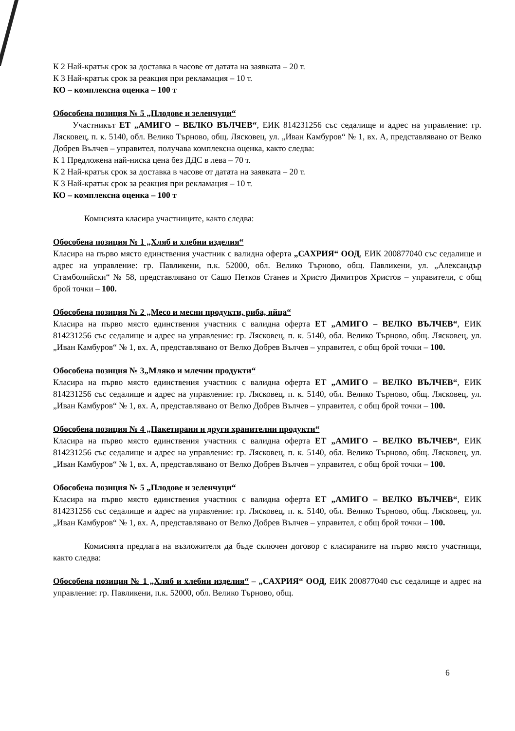К 2 Най-кратък срок за доставка в часове от датата на заявката – 20 т.
К 3 Най-кратък срок за реакция при рекламация – 10 т.
КО – комплексна оценка – 100 т
Обособена позиция № 5 „Плодове и зеленчуци“
Участникът ЕТ „АМИГО – ВЕЛКО ВЪЛЧЕВ“, ЕИК 814231256 със седалище и адрес на управление: гр. Лясковец, п. к. 5140, обл. Велико Търново, общ. Лясковец, ул. „Иван Камбуров“ № 1, вх. А, представлявано от Велко Добрев Вълчев – управител, получава комплексна оценка, както следва:
К 1 Предложена най-ниска цена без ДДС в лева – 70 т.
К 2 Най-кратък срок за доставка в часове от датата на заявката – 20 т.
К 3 Най-кратък срок за реакция при рекламация – 10 т.
КО – комплексна оценка – 100 т
Комисията класира участниците, както следва:
Обособена позиция № 1 „Хляб и хлебни изделия“
Класира на първо място единствения участник с валидна оферта „САХРИЯ“ ООД, ЕИК 200877040 със седалище и адрес на управление: гр. Павликени, п.к. 52000, обл. Велико Търново, общ. Павликени, ул. „Александър Стамболийски“ № 58, представлявано от Сашо Петков Станев и Христо Димитров Христов – управители, с общ брой точки – 100.
Обособена позиция № 2 „Месо и месни продукти, риба, яйца“
Класира на първо място единствения участник с валидна оферта ЕТ „АМИГО – ВЕЛКО ВЪЛЧЕВ“, ЕИК 814231256 със седалище и адрес на управление: гр. Лясковец, п. к. 5140, обл. Велико Търново, общ. Лясковец, ул. „Иван Камбуров“ № 1, вх. А, представлявано от Велко Добрев Вълчев – управител, с общ брой точки – 100.
Обособена позиция № 3„Мляко и млечни продукти“
Класира на първо място единствения участник с валидна оферта ЕТ „АМИГО – ВЕЛКО ВЪЛЧЕВ“, ЕИК 814231256 със седалище и адрес на управление: гр. Лясковец, п. к. 5140, обл. Велико Търново, общ. Лясковец, ул. „Иван Камбуров“ № 1, вх. А, представлявано от Велко Добрев Вълчев – управител, с общ брой точки – 100.
Обособена позиция № 4 „Пакетирани и други хранителни продукти“
Класира на първо място единствения участник с валидна оферта ЕТ „АМИГО – ВЕЛКО ВЪЛЧЕВ“, ЕИК 814231256 със седалище и адрес на управление: гр. Лясковец, п. к. 5140, обл. Велико Търново, общ. Лясковец, ул. „Иван Камбуров“ № 1, вх. А, представлявано от Велко Добрев Вълчев – управител, с общ брой точки – 100.
Обособена позиция № 5 „Плодове и зеленчуци“
Класира на първо място единствения участник с валидна оферта ЕТ „АМИГО – ВЕЛКО ВЪЛЧЕВ“, ЕИК 814231256 със седалище и адрес на управление: гр. Лясковец, п. к. 5140, обл. Велико Търново, общ. Лясковец, ул. „Иван Камбуров“ № 1, вх. А, представлявано от Велко Добрев Вълчев – управител, с общ брой точки – 100.
Комисията предлага на възложителя да бъде сключен договор с класираните на първо място участници, както следва:
Обособена позиция № 1 „Хляб и хлебни изделия“ – „САХРИЯ“ ООД, ЕИК 200877040 със седалище и адрес на управление: гр. Павликени, п.к. 52000, обл. Велико Търново, общ.
6